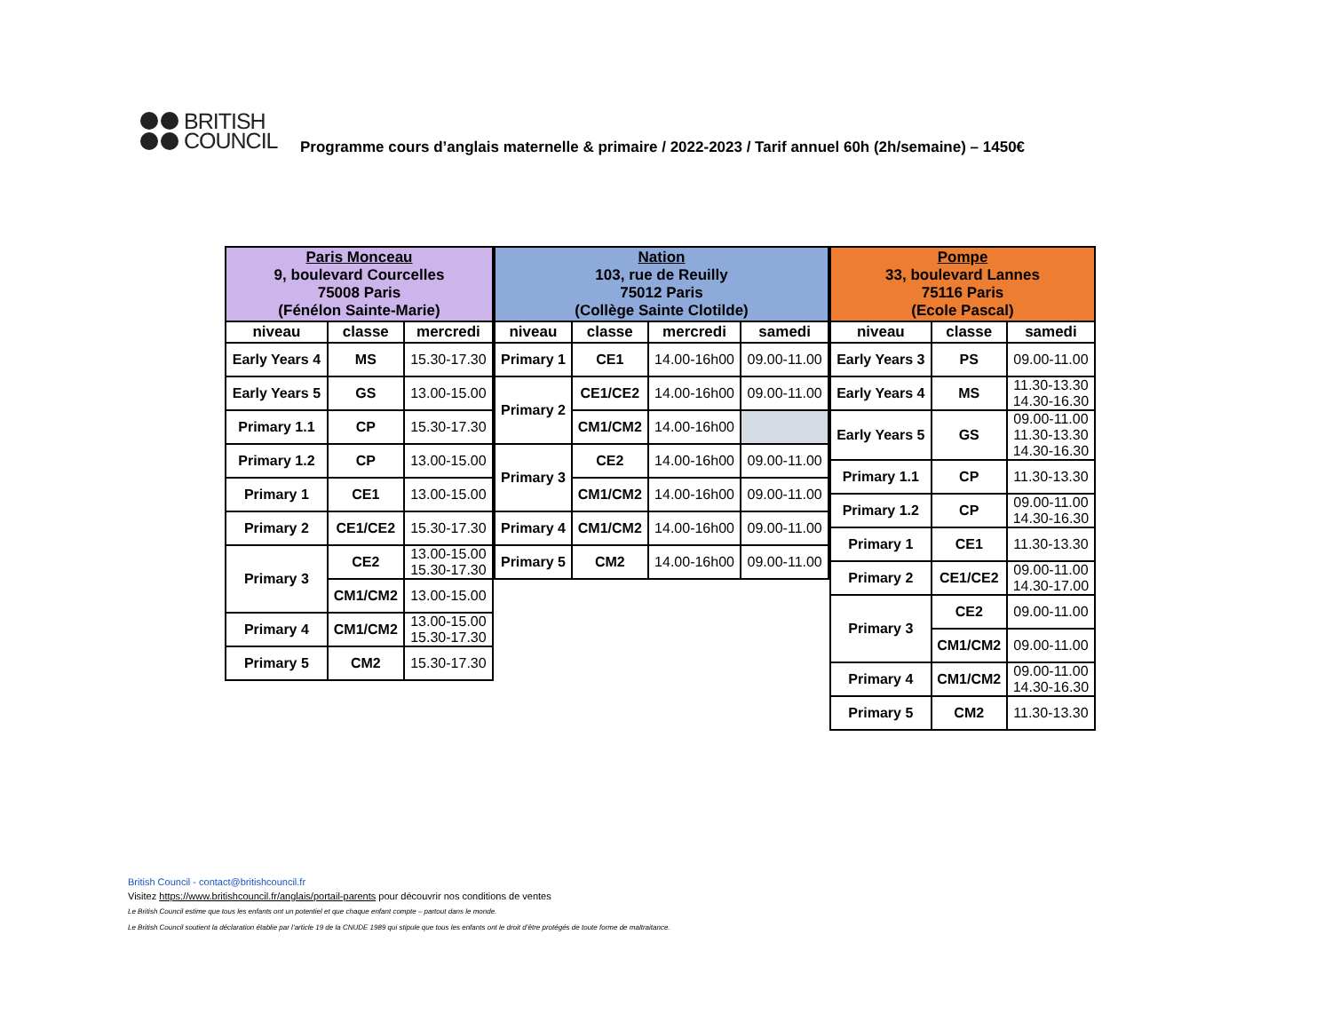BRITISH
COUNCIL
Programme cours d’anglais maternelle & primaire / 2022-2023 / Tarif annuel 60h (2h/semaine) – 1450€
| Paris Monceau 9, boulevard Courcelles 75008 Paris (Fénélon Sainte-Marie) | | |
| --- | --- | --- |
| niveau | classe | mercredi |
| Early Years 4 | MS | 15.30-17.30 |
| Early Years 5 | GS | 13.00-15.00 |
| Primary 1.1 | CP | 15.30-17.30 |
| Primary 1.2 | CP | 13.00-15.00 |
| Primary 1 | CE1 | 13.00-15.00 |
| Primary 2 | CE1/CE2 | 15.30-17.30 |
| Primary 3 | CE2 | 13.00-15.00 15.30-17.30 |
| | CM1/CM2 | 13.00-15.00 |
| Primary 4 | CM1/CM2 | 13.00-15.00 15.30-17.30 |
| Primary 5 | CM2 | 15.30-17.30 |
| Nation 103, rue de Reuilly 75012 Paris (Collège Sainte Clotilde) | | | |
| --- | --- | --- | --- |
| niveau | classe | mercredi | samedi |
| Primary 1 | CE1 | 14.00-16h00 | 09.00-11.00 |
| Primary 2 | CE1/CE2 | 14.00-16h00 | 09.00-11.00 |
| | CM1/CM2 | 14.00-16h00 | |
| Primary 3 | CE2 | 14.00-16h00 | 09.00-11.00 |
| | CM1/CM2 | 14.00-16h00 | 09.00-11.00 |
| Primary 4 | CM1/CM2 | 14.00-16h00 | 09.00-11.00 |
| Primary 5 | CM2 | 14.00-16h00 | 09.00-11.00 |
| Pompe 33, boulevard Lannes 75116 Paris (Ecole Pascal) | | |
| --- | --- | --- |
| niveau | classe | samedi |
| Early Years 3 | PS | 09.00-11.00 |
| Early Years 4 | MS | 11.30-13.30 14.30-16.30 |
| Early Years 5 | GS | 09.00-11.00 11.30-13.30 14.30-16.30 |
| Primary 1.1 | CP | 11.30-13.30 |
| Primary 1.2 | CP | 09.00-11.00 14.30-16.30 |
| Primary 1 | CE1 | 11.30-13.30 |
| Primary 2 | CE1/CE2 | 09.00-11.00 14.30-17.00 |
| Primary 3 | CE2 | 09.00-11.00 |
| | CM1/CM2 | 09.00-11.00 |
| Primary 4 | CM1/CM2 | 09.00-11.00 14.30-16.30 |
| Primary 5 | CM2 | 11.30-13.30 |
British Council - contact@britishcouncil.fr
Visitez https://www.britishcouncil.fr/anglais/portail-parents pour découvrir nos conditions de ventes
Le British Council estime que tous les enfants ont un potentiel et que chaque enfant compte – partout dans le monde.
Le British Council soutient la déclaration établie par l’article 19 de la CNUDE 1989 qui stipule que tous les enfants ont le droit d’être protégés de toute forme de maltraitance.